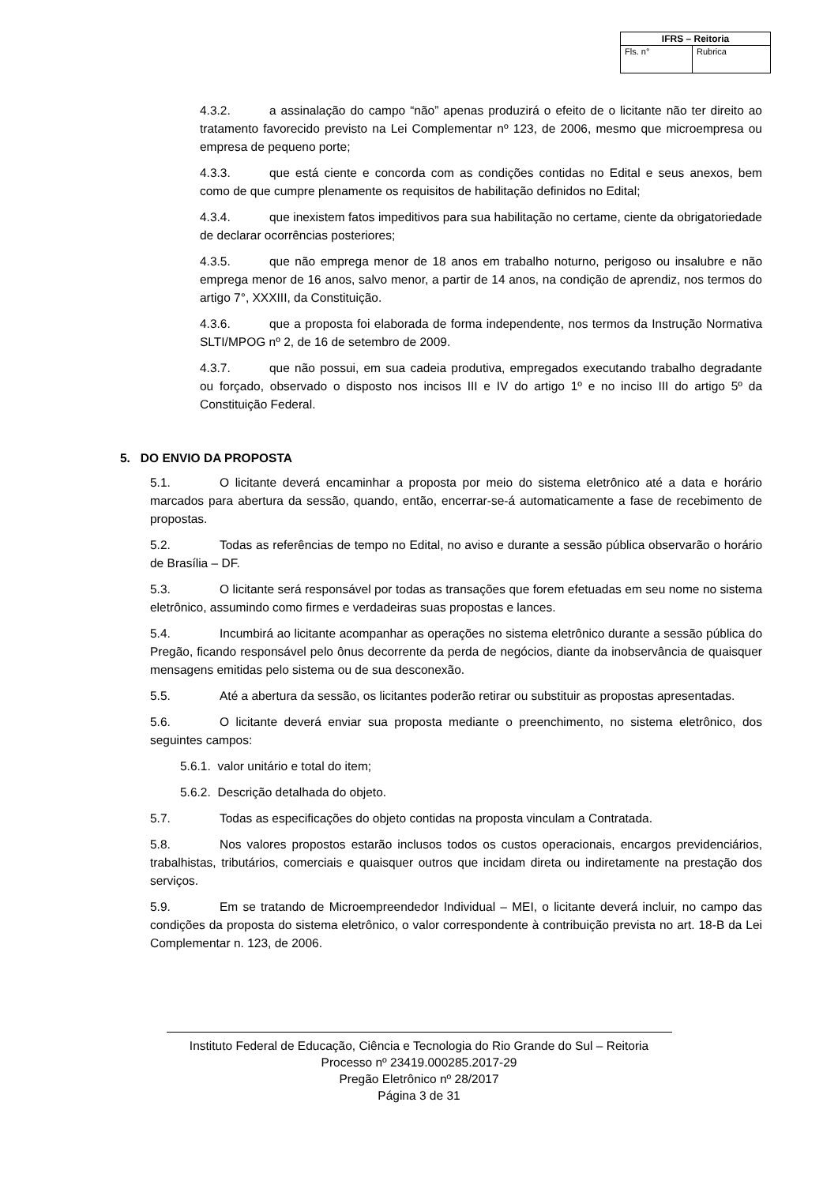| IFRS – Reitoria | |
| --- | --- |
| Fls. n° | Rubrica |
4.3.2. a assinalação do campo “não” apenas produzirá o efeito de o licitante não ter direito ao tratamento favorecido previsto na Lei Complementar nº 123, de 2006, mesmo que microempresa ou empresa de pequeno porte;
4.3.3. que está ciente e concorda com as condições contidas no Edital e seus anexos, bem como de que cumpre plenamente os requisitos de habilitação definidos no Edital;
4.3.4. que inexistem fatos impeditivos para sua habilitação no certame, ciente da obrigatoriedade de declarar ocorrências posteriores;
4.3.5. que não emprega menor de 18 anos em trabalho noturno, perigoso ou insalubre e não emprega menor de 16 anos, salvo menor, a partir de 14 anos, na condição de aprendiz, nos termos do artigo 7°, XXXIII, da Constituição.
4.3.6. que a proposta foi elaborada de forma independente, nos termos da Instrução Normativa SLTI/MPOG nº 2, de 16 de setembro de 2009.
4.3.7. que não possui, em sua cadeia produtiva, empregados executando trabalho degradante ou forçado, observado o disposto nos incisos III e IV do artigo 1º e no inciso III do artigo 5º da Constituição Federal.
5. DO ENVIO DA PROPOSTA
5.1. O licitante deverá encaminhar a proposta por meio do sistema eletrônico até a data e horário marcados para abertura da sessão, quando, então, encerrar-se-á automaticamente a fase de recebimento de propostas.
5.2. Todas as referências de tempo no Edital, no aviso e durante a sessão pública observarão o horário de Brasília – DF.
5.3. O licitante será responsável por todas as transações que forem efetuadas em seu nome no sistema eletrônico, assumindo como firmes e verdadeiras suas propostas e lances.
5.4. Incumbirá ao licitante acompanhar as operações no sistema eletrônico durante a sessão pública do Pregão, ficando responsável pelo ônus decorrente da perda de negócios, diante da inobservância de quaisquer mensagens emitidas pelo sistema ou de sua desconexão.
5.5. Até a abertura da sessão, os licitantes poderão retirar ou substituir as propostas apresentadas.
5.6. O licitante deverá enviar sua proposta mediante o preenchimento, no sistema eletrônico, dos seguintes campos:
5.6.1. valor unitário e total do item;
5.6.2. Descrição detalhada do objeto.
5.7. Todas as especificações do objeto contidas na proposta vinculam a Contratada.
5.8. Nos valores propostos estarão inclusos todos os custos operacionais, encargos previdenciários, trabalhistas, tributários, comerciais e quaisquer outros que incidam direta ou indiretamente na prestação dos serviços.
5.9. Em se tratando de Microempreendedor Individual – MEI, o licitante deverá incluir, no campo das condições da proposta do sistema eletrônico, o valor correspondente à contribuição prevista no art. 18-B da Lei Complementar n. 123, de 2006.
Instituto Federal de Educação, Ciência e Tecnologia do Rio Grande do Sul – Reitoria
Processo nº 23419.000285.2017-29
Pregão Eletrônico nº 28/2017
Página 3 de 31